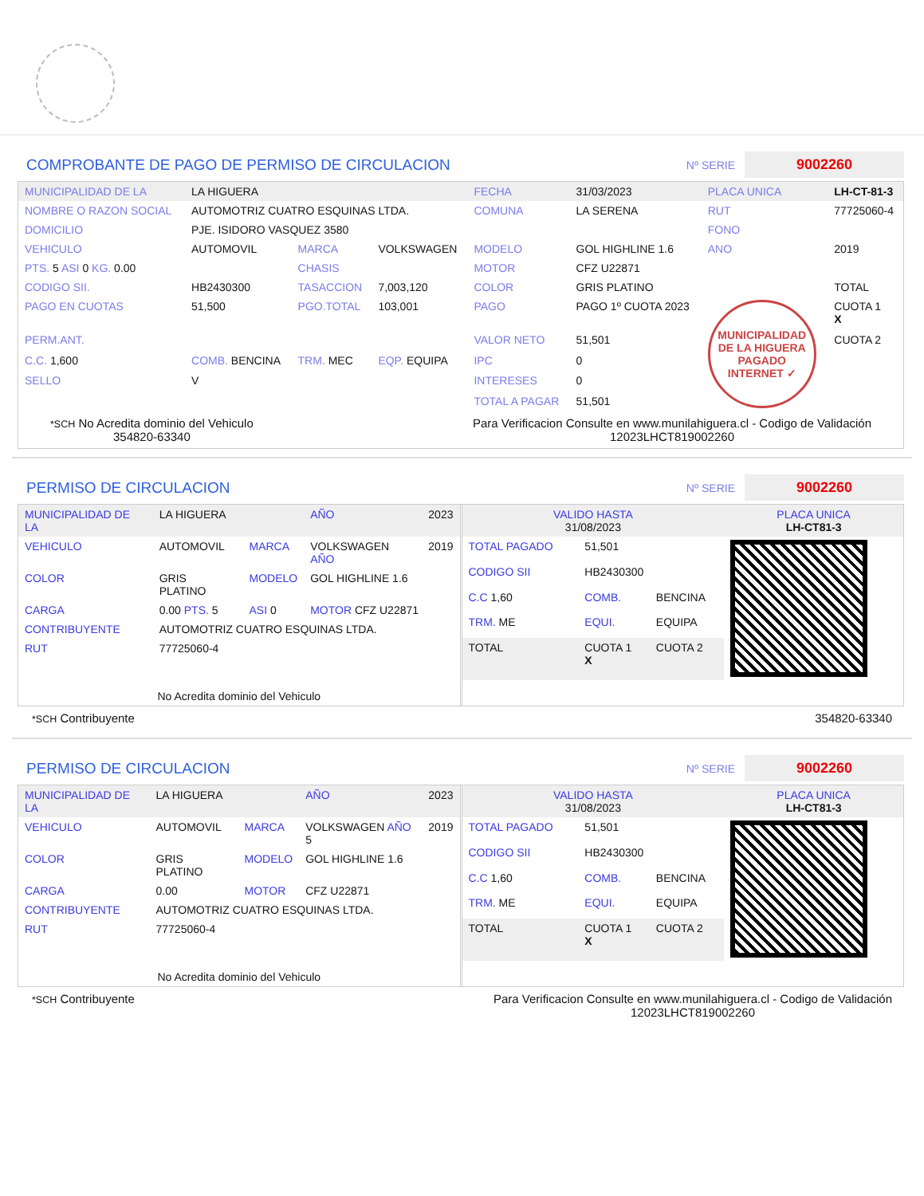COMPROBANTE DE PAGO DE PERMISO DE CIRCULACION Nº SERIE 9002260
| MUNICIPALIDAD DE LA | LA HIGUERA | | | FECHA | 31/03/2023 | PLACA UNICA | LH-CT-81-3 |
| NOMBRE O RAZON SOCIAL | AUTOMOTRIZ CUATRO ESQUINAS LTDA. | | | COMUNA | LA SERENA | RUT | 77725060-4 |
| DOMICILIO | PJE. ISIDORO VASQUEZ 3580 | | | | | FONO | |
| VEHICULO | AUTOMOVIL | MARCA | VOLKSWAGEN | MODELO | GOL HIGHLINE 1.6 | ANO | 2019 |
| PTS. 5 ASI 0 KG. 0.00 | | CHASIS | | MOTOR | CFZ U22871 | | |
| CODIGO SII. | HB2430300 | TASACCION | 7,003,120 | COLOR | GRIS PLATINO | | TOTAL |
| PAGO EN CUOTAS | 51,500 | PGO.TOTAL | 103,001 | PAGO | PAGO 1º CUOTA 2023 | MUNICIPALIDAD DE LA HIGUERA PAGADO INTERNET ✓ | CUOTA 1 X |
| PERM.ANT. | | | | VALOR NETO | 51,501 | | CUOTA 2 |
| C.C. 1,600 | COMB. BENCINA | TRM. MEC | EQP. EQUIPA | IPC | 0 | | |
| SELLO | V | | | INTERESES | 0 | | |
| | | | | TOTAL A PAGAR | 51,501 | | |
*SCH No Acredita dominio del Vehiculo
354820-63340
Para Verificacion Consulte en www.munilahiguera.cl - Codigo de Validación
12023LHCT819002260
PERMISO DE CIRCULACION Nº SERIE 9002260
| MUNICIPALIDAD DE LA | LA HIGUERA | | AÑO | 2023 |
| VEHICULO | AUTOMOVIL | MARCA | VOLKSWAGEN AÑO | 2019 |
| COLOR | GRIS PLATINO | MODELO | GOL HIGHLINE 1.6 | |
| CARGA | 0.00 PTS. 5 | ASI 0 | MOTOR CFZ U22871 | |
| CONTRIBUYENTE | AUTOMOTRIZ CUATRO ESQUINAS LTDA. | | | |
| RUT | 77725060-4 | | | |
| No Acredita dominio del Vehiculo | | | | |
| VALIDO HASTA 31/08/2023 | | | PLACA UNICA LH-CT81-3 |
| TOTAL PAGADO | 51,501 | | |
| CODIGO SII | HB2430300 | | |
| C.C 1,60 | COMB. | BENCINA | |
| TRM. ME | EQUI. | EQUIPA | |
| TOTAL | CUOTA 1 X | CUOTA 2 | |
*SCH Contribuyente 354820-63340
PERMISO DE CIRCULACION Nº SERIE 9002260
| MUNICIPALIDAD DE LA | LA HIGUERA | | AÑO | 2023 |
| VEHICULO | AUTOMOVIL | MARCA | VOLKSWAGEN AÑO 5 | 2019 |
| COLOR | GRIS PLATINO | MODELO | GOL HIGHLINE 1.6 | |
| CARGA | 0.00 | MOTOR | CFZ U22871 | |
| CONTRIBUYENTE | AUTOMOTRIZ CUATRO ESQUINAS LTDA. | | | |
| RUT | 77725060-4 | | | |
| No Acredita dominio del Vehiculo | | | | |
| VALIDO HASTA 31/08/2023 | | | PLACA UNICA LH-CT81-3 |
| TOTAL PAGADO | 51,501 | | |
| CODIGO SII | HB2430300 | | |
| C.C 1,60 | COMB. | BENCINA | |
| TRM. ME | EQUI. | EQUIPA | |
| TOTAL | CUOTA 1 X | CUOTA 2 | |
*SCH Contribuyente Para Verificacion Consulte en www.munilahiguera.cl - Codigo de Validación
12023LHCT819002260